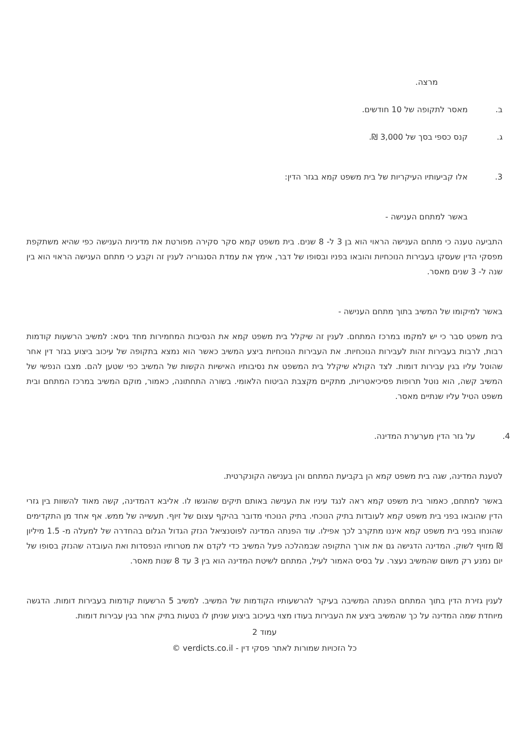מרצה.
ב. מאסר לתקופה של 10 חודשים.
ג. קנס כספי בסך של 3,000 ₪.
3. אלו קביעותיו העיקריות של בית משפט קמא בגזר הדין:
באשר למתחם הענישה -
התביעה טענה כי מתחם הענישה הראוי הוא בן 3 ל- 8 שנים. בית משפט קמא סקר סקירה מפורטת את מדיניות הענישה כפי שהיא משתקפת מפסקי הדין שעסקו בעבירות הנוכחיות והובאו בפניו ובסופו של דבר, אימץ את עמדת הסנגוריה לענין זה וקבע כי מתחם הענישה הראוי הוא בין שנה ל- 3 שנים מאסר.
באשר למיקומו של המשיב בתוך מתחם הענישה -
בית משפט סבר כי יש למקמו במרכז המתחם. לענין זה שיקלל בית משפט קמא את הנסיבות המחמירות מחד גיסא: למשיב הרשעות קודמות רבות, לרבות בעבירות זהות לעבירות הנוכחיות. את העבירות הנוכחיות ביצע המשיב כאשר הוא נמצא בתקופה של עיכוב ביצוע בגזר דין אחר שהוטל עליו בגין עבירות דומות. לצד הקולא שיקלל בית המשפט את נסיבותיו האישיות הקשות של המשיב כפי שטען להם. מצבו הנפשי של המשיב קשה, הוא נוטל תרופות פסיכיאטריות, מתקיים מקצבת הביטוח הלאומי. בשורה התחתונה, כאמור, מוקם המשיב במרכז המתחם ובית משפט הטיל עליו שנתיים מאסר.
4. על גזר הדין מערערת המדינה.
לטענת המדינה, שגה בית משפט קמא הן בקביעת המתחם והן בענישה הקונקרטית.
באשר למתחם, כאמור בית משפט קמא ראה לנגד עיניו את הענישה באותם תיקים שהוגשו לו. אליבא דהמדינה, קשה מאוד להשוות בין גזרי הדין שהובאו בפני בית משפט קמא לעובדות בתיק הנוכחי. בתיק הנוכחי מדובר בהיקף עצום של זיוף. תעשייה של ממש. אף אחד מן התקדימים שהונחו בפני בית משפט קמא איננו מתקרב לכך אפילו. עוד הפנתה המדינה לפוטנציאל הנזק הגדול הגלום בהחדרה של למעלה מ- 1.5 מיליון ₪ מזויף לשוק. המדינה הדגישה גם את אורך התקופה שבמהלכה פעל המשיב כדי לקדם את מטרותיו הנפסדות ואת העובדה שהנזק בסופו של יום נמנע רק משום שהמשיב נעצר. על בסיס האמור לעיל, המתחם לשיטת המדינה הוא בין 3 עד 8 שנות מאסר.
לענין גזירת הדין בתוך המתחם הפנתה המשיבה בעיקר להרשעותיו הקודמות של המשיב. למשיב 5 הרשעות קודמות בעבירות דומות. הדגשה מיוחדת שמה המדינה על כך שהמשיב ביצע את העבירות בעודו מצוי בעיכוב ביצוע שניתן לו בטעות בתיק אחר בגין עבירות דומות.
עמוד 2
כל הזכויות שמורות לאתר פסקי דין - verdicts.co.il ©